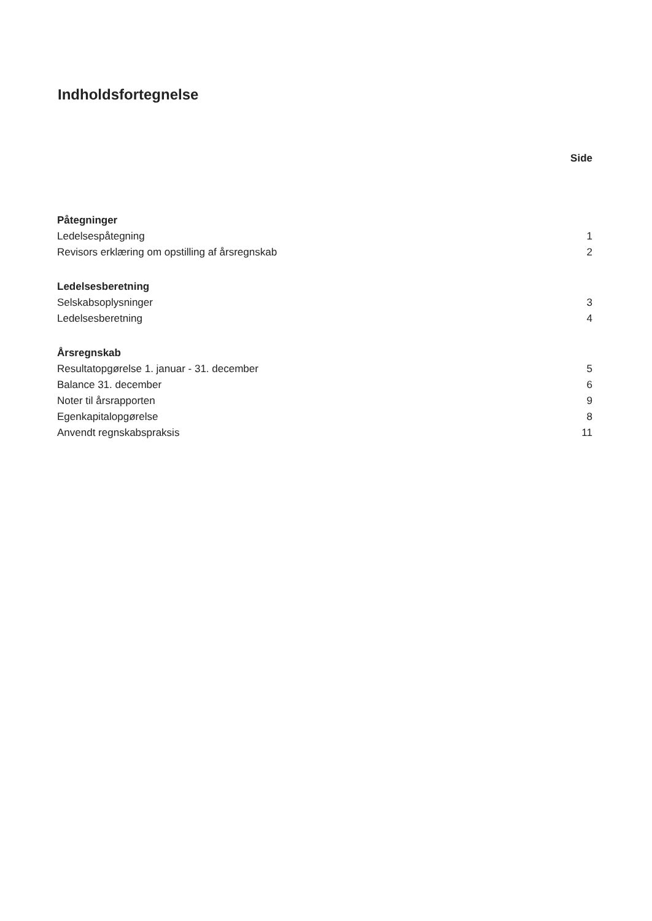Indholdsfortegnelse
| | Side |
| --- | --- |
| Påtegninger | |
| Ledelsespåtegning | 1 |
| Revisors erklæring om opstilling af årsregnskab | 2 |
| Ledelsesberetning | |
| Selskabsoplysninger | 3 |
| Ledelsesberetning | 4 |
| Årsregnskab | |
| Resultatopgørelse 1. januar - 31. december | 5 |
| Balance 31. december | 6 |
| Noter til årsrapporten | 9 |
| Egenkapitalopgørelse | 8 |
| Anvendt regnskabspraksis | 11 |